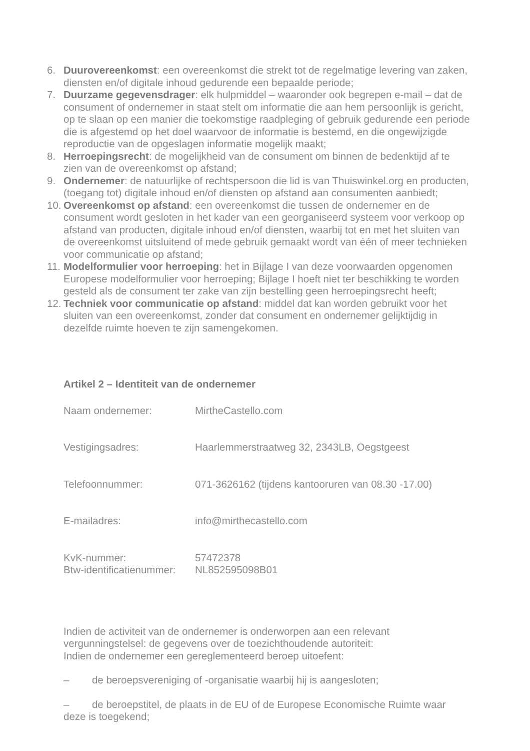6. Duurovereenkomst: een overeenkomst die strekt tot de regelmatige levering van zaken, diensten en/of digitale inhoud gedurende een bepaalde periode;
7. Duurzame gegevensdrager: elk hulpmiddel – waaronder ook begrepen e-mail – dat de consument of ondernemer in staat stelt om informatie die aan hem persoonlijk is gericht, op te slaan op een manier die toekomstige raadpleging of gebruik gedurende een periode die is afgestemd op het doel waarvoor de informatie is bestemd, en die ongewijzigde reproductie van de opgeslagen informatie mogelijk maakt;
8. Herroepingsrecht: de mogelijkheid van de consument om binnen de bedenktijd af te zien van de overeenkomst op afstand;
9. Ondernemer: de natuurlijke of rechtspersoon die lid is van Thuiswinkel.org en producten, (toegang tot) digitale inhoud en/of diensten op afstand aan consumenten aanbiedt;
10. Overeenkomst op afstand: een overeenkomst die tussen de ondernemer en de consument wordt gesloten in het kader van een georganiseerd systeem voor verkoop op afstand van producten, digitale inhoud en/of diensten, waarbij tot en met het sluiten van de overeenkomst uitsluitend of mede gebruik gemaakt wordt van één of meer technieken voor communicatie op afstand;
11. Modelformulier voor herroeping: het in Bijlage I van deze voorwaarden opgenomen Europese modelformulier voor herroeping; Bijlage I hoeft niet ter beschikking te worden gesteld als de consument ter zake van zijn bestelling geen herroepingsrecht heeft;
12. Techniek voor communicatie op afstand: middel dat kan worden gebruikt voor het sluiten van een overeenkomst, zonder dat consument en ondernemer gelijktijdig in dezelfde ruimte hoeven te zijn samengekomen.
Artikel 2 – Identiteit van de ondernemer
Naam ondernemer: MirtheCastello.com
Vestigingsadres: Haarlemmerstraatweg 32, 2343LB, Oegstgeest
Telefoonnummer: 071-3626162 (tijdens kantooruren van 08.30 -17.00)
E-mailadres: info@mirthecastello.com
KvK-nummer: 57472378
Btw-identificatienummer: NL852595098B01
Indien de activiteit van de ondernemer is onderworpen aan een relevant vergunningstelsel: de gegevens over de toezichthoudende autoriteit:
Indien de ondernemer een gereglementeerd beroep uitoefent:
– de beroepsvereniging of -organisatie waarbij hij is aangesloten;
– de beroepstitel, de plaats in de EU of de Europese Economische Ruimte waar deze is toegekend;